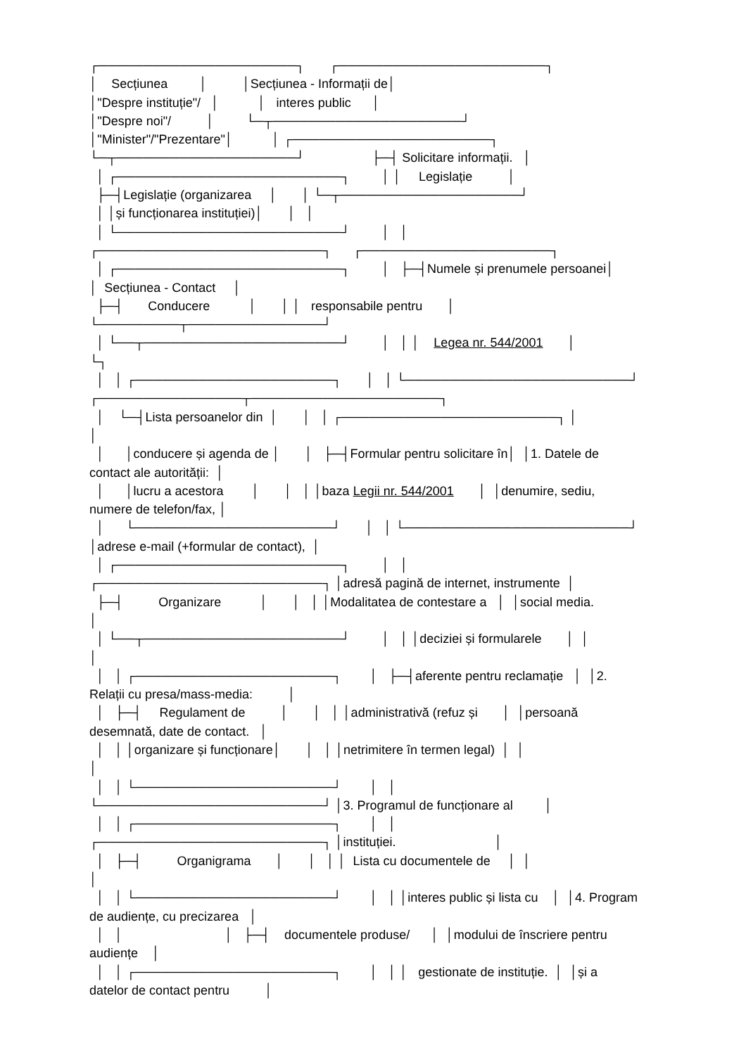┌──────────────────────┐ ┌───────────────────────┐
│ Secțiunea │ │Secțiunea - Informații de│
│"Despre instituție"/ │ │ interes public │
│"Despre noi"/ │ └─┬─────────────────────┘
│"Minister"/"Prezentare"│ │ ┌──────────────────────┐
└─┬────────────────────┘ ├─┤ Solicitare informații. │
│ ┌─────────────────────────┐ │ │ Legislație │
├─┤Legislație (organizarea │ │ └─┬────────────────────┘
│ │și funcționarea instituției)│ │ │
│ └─────────────────────────┘ │ │
┌─────────────────────────┐ ┌─────────────────────┐
│ ┌─────────────────────────┐ │ ├─┤Numele și prenumele persoanei│
│ Secțiunea - Contact │
├─┤ Conducere │ │ │ responsabile pentru │
└─────────┬───────────────┘
│ └──┬──────────────────────┘ │ │ │ Legea nr. 544/2001 │
└┐
│ │ ┌──────────────────────┐ │ │ └─────────────────────────┘
┌────────────────┬─────────────────────┐
│ └─┤Lista persoanelor din │ │ │ ┌────────────────────────┐ │
│
│ │conducere și agenda de │ │ ├─┤Formular pentru solicitare în│ │1. Datele de
contact ale autorității: │
│ │lucru a acestora │ │ │ │baza Legii nr. 544/2001 │ │denumire, sediu,
numere de telefon/fax, │
│ └──────────────────────┘ │ │ └─────────────────────────┘
│adrese e-mail (+formular de contact), │
│ ┌─────────────────────────┐ │ │
┌─────────────────────────┐ │adresă pagină de internet, instrumente │
├─┤ Organizare │ │ │ │Modalitatea de contestare a │ │social media.
│
│ └──┬──────────────────────┘ │ │ │deciziei și formularele │ │
│
│ │ ┌──────────────────────┐ │ ├─┤aferente pentru reclamație │ │2.
Relații cu presa/mass-media: │
│ ├─┤ Regulament de │ │ │ │administrativă (refuz și │ │persoană
desemnată, date de contact. │
│ │ │organizare și funcționare│ │ │ │netrimitere în termen legal) │ │
│
│ │ └──────────────────────┘ │ │
└─────────────────────────┘ │3. Programul de funcționare al │
│ │ ┌──────────────────────┐ │ │
┌─────────────────────────┐ │instituției. │
│ ├─┤ Organigrama │ │ │ │ Lista cu documentele de │ │
│
│ │ └──────────────────────┘ │ │ │interes public și lista cu │ │4. Program
de audiențe, cu precizarea │
│ │ │ ├─┤ documentele produse/ │ │modului de înscriere pentru
audiențe │
│ │ ┌──────────────────────┐ │ │ │ gestionate de instituție. │ │și a
datelor de contact pentru │